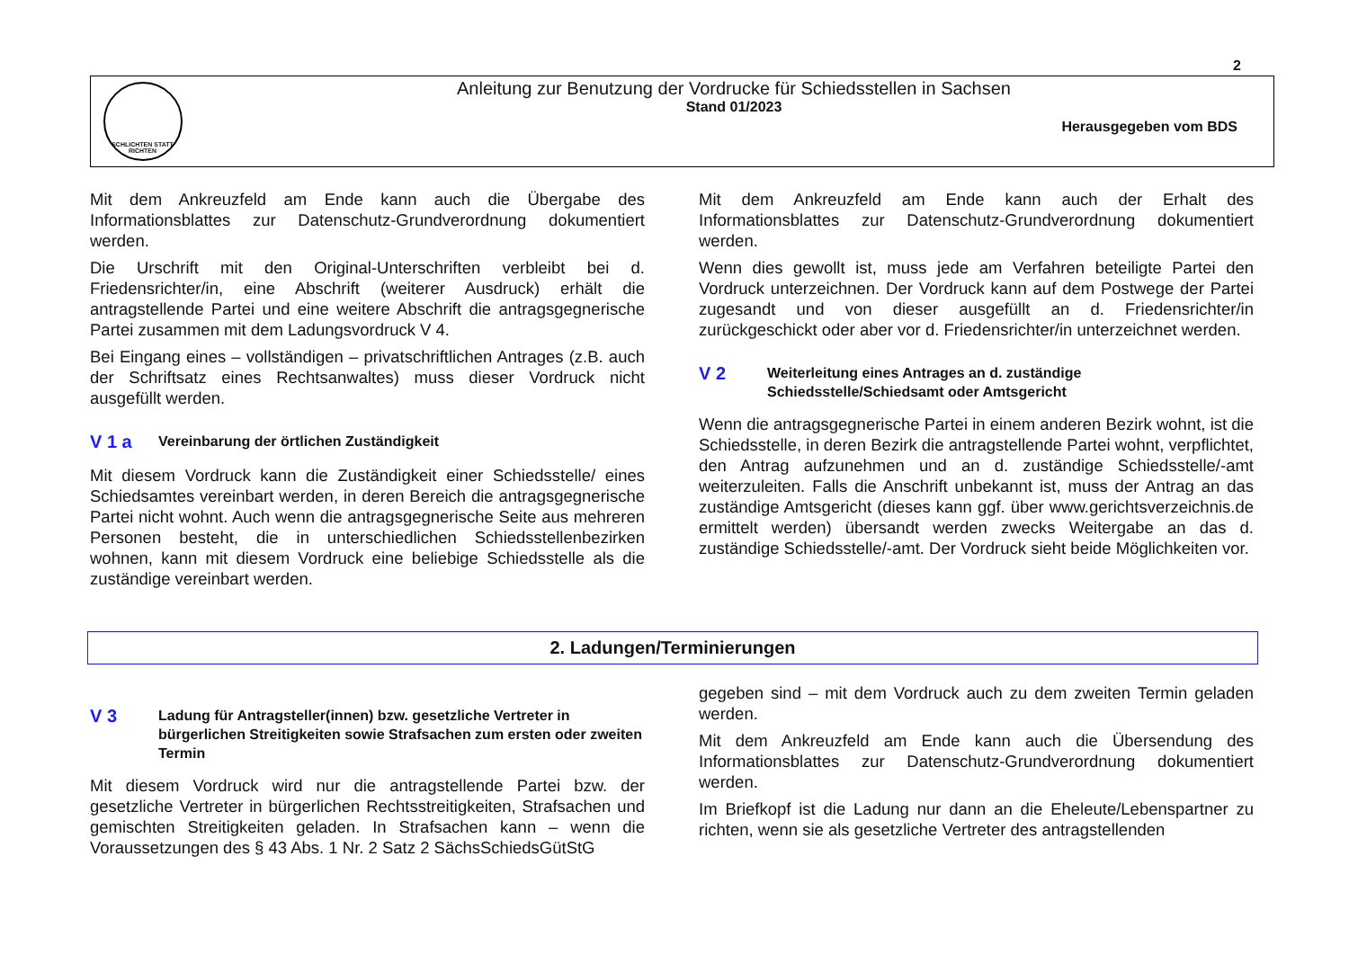2
SCHLICHTEN STATT RICHTEN
Anleitung zur Benutzung der Vordrucke für Schiedsstellen in Sachsen
Stand 01/2023
Herausgegeben vom BDS
Mit dem Ankreuzfeld am Ende kann auch die Übergabe des Informationsblattes zur Datenschutz-Grundverordnung dokumentiert werden.
Die Urschrift mit den Original-Unterschriften verbleibt bei d. Friedensrichter/in, eine Abschrift (weiterer Ausdruck) erhält die antragstellende Partei und eine weitere Abschrift die antragsgegnerische Partei zusammen mit dem Ladungsvordruck V 4.
Bei Eingang eines – vollständigen – privatschriftlichen Antrages (z.B. auch der Schriftsatz eines Rechtsanwaltes) muss dieser Vordruck nicht ausgefüllt werden.
V 1 a
Vereinbarung der örtlichen Zuständigkeit
Mit diesem Vordruck kann die Zuständigkeit einer Schiedsstelle/ eines Schiedsamtes vereinbart werden, in deren Bereich die antragsgegnerische Partei nicht wohnt. Auch wenn die antragsgegnerische Seite aus mehreren Personen besteht, die in unterschiedlichen Schiedsstellenbezirken wohnen, kann mit diesem Vordruck eine beliebige Schiedsstelle als die zuständige vereinbart werden.
Mit dem Ankreuzfeld am Ende kann auch der Erhalt des Informationsblattes zur Datenschutz-Grundverordnung dokumentiert werden.
Wenn dies gewollt ist, muss jede am Verfahren beteiligte Partei den Vordruck unterzeichnen. Der Vordruck kann auf dem Postwege der Partei zugesandt und von dieser ausgefüllt an d. Friedensrichter/in zurückgeschickt oder aber vor d. Friedensrichter/in unterzeichnet werden.
V 2
Weiterleitung eines Antrages an d. zuständige Schiedsstelle/Schiedsamt oder Amtsgericht
Wenn die antragsgegnerische Partei in einem anderen Bezirk wohnt, ist die Schiedsstelle, in deren Bezirk die antragstellende Partei wohnt, verpflichtet, den Antrag aufzunehmen und an d. zuständige Schiedsstelle/-amt weiterzuleiten. Falls die Anschrift unbekannt ist, muss der Antrag an das zuständige Amtsgericht (dieses kann ggf. über www.gerichtsverzeichnis.de ermittelt werden) übersandt werden zwecks Weitergabe an das d. zuständige Schiedsstelle/-amt. Der Vordruck sieht beide Möglichkeiten vor.
2. Ladungen/Terminierungen
V 3
Ladung für Antragsteller(innen) bzw. gesetzliche Vertreter in bürgerlichen Streitigkeiten sowie Strafsachen zum ersten oder zweiten Termin
Mit diesem Vordruck wird nur die antragstellende Partei bzw. der gesetzliche Vertreter in bürgerlichen Rechtsstreitigkeiten, Strafsachen und gemischten Streitigkeiten geladen. In Strafsachen kann – wenn die Voraussetzungen des § 43 Abs. 1 Nr. 2 Satz 2 SächsSchiedsGütStG
gegeben sind – mit dem Vordruck auch zu dem zweiten Termin geladen werden.
Mit dem Ankreuzfeld am Ende kann auch die Übersendung des Informationsblattes zur Datenschutz-Grundverordnung dokumentiert werden.
Im Briefkopf ist die Ladung nur dann an die Eheleute/Lebenspartner zu richten, wenn sie als gesetzliche Vertreter des antragstellenden